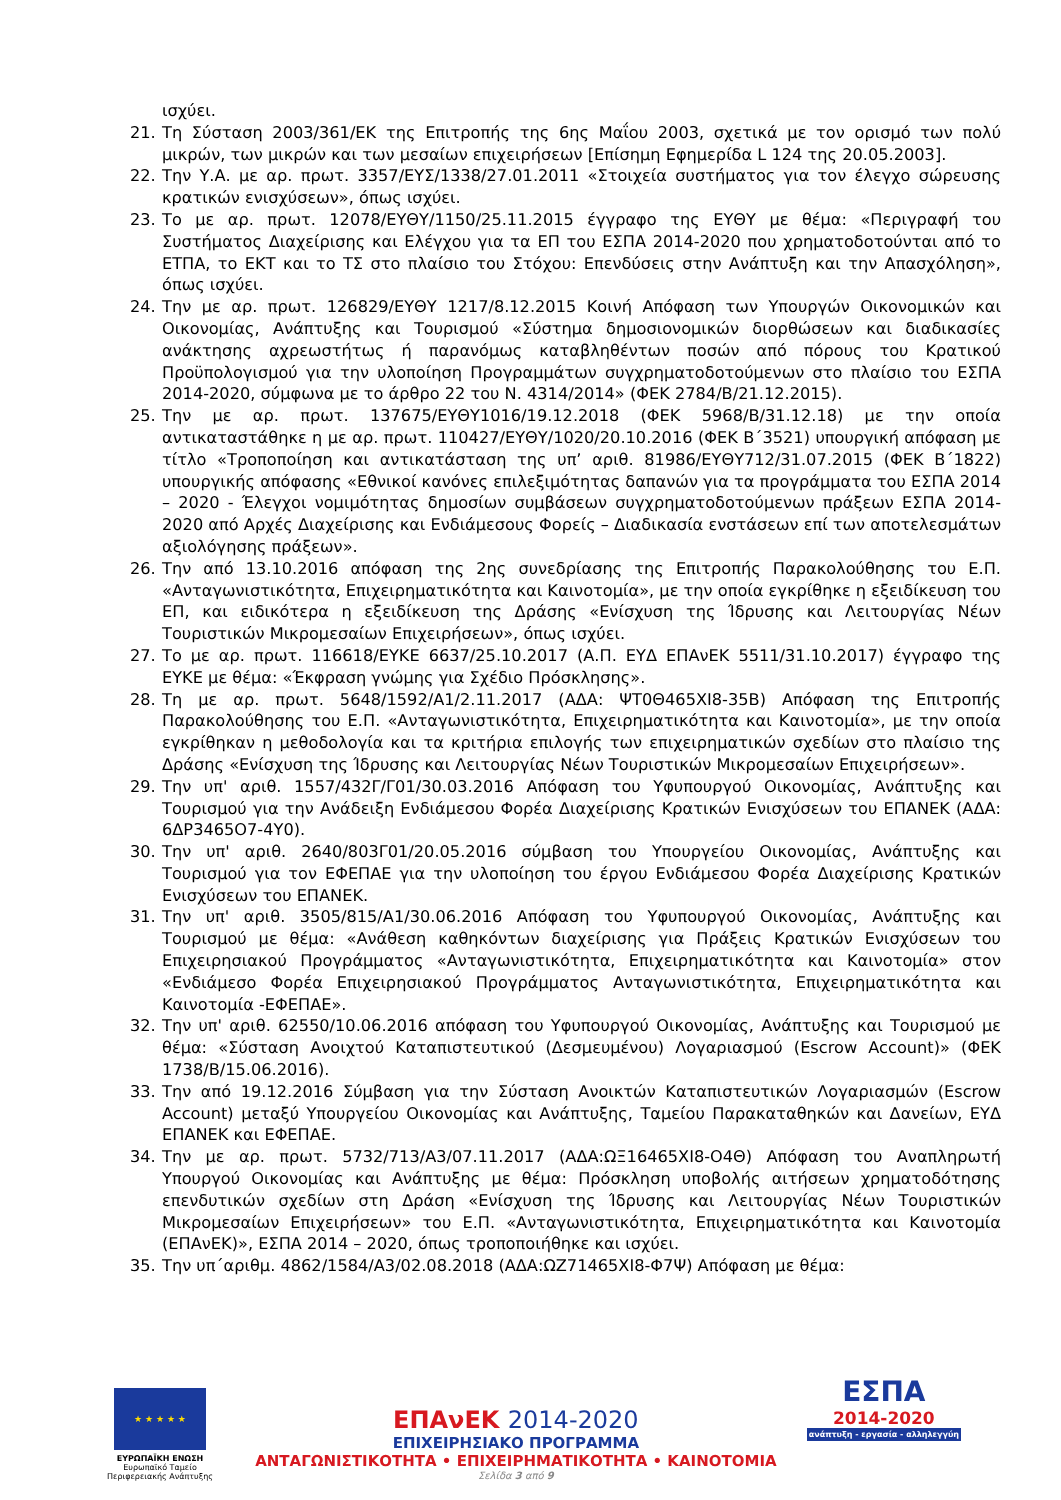ισχύει.
21. Τη Σύσταση 2003/361/ΕΚ της Επιτροπής της 6ης Μαΐου 2003, σχετικά με τον ορισμό των πολύ μικρών, των μικρών και των μεσαίων επιχειρήσεων [Επίσημη Εφημερίδα L 124 της 20.05.2003].
22. Την Υ.Α. με αρ. πρωτ. 3357/ΕΥΣ/1338/27.01.2011 «Στοιχεία συστήματος για τον έλεγχο σώρευσης κρατικών ενισχύσεων», όπως ισχύει.
23. Το με αρ. πρωτ. 12078/ΕΥΘΥ/1150/25.11.2015 έγγραφο της ΕΥΘΥ με θέμα: «Περιγραφή του Συστήματος Διαχείρισης και Ελέγχου για τα ΕΠ του ΕΣΠΑ 2014-2020 που χρηματοδοτούνται από το ΕΤΠΑ, το ΕΚΤ και το ΤΣ στο πλαίσιο του Στόχου: Επενδύσεις στην Ανάπτυξη και την Απασχόληση», όπως ισχύει.
24. Την με αρ. πρωτ. 126829/ΕΥΘΥ 1217/8.12.2015 Κοινή Απόφαση των Υπουργών Οικονομικών και Οικονομίας, Ανάπτυξης και Τουρισμού «Σύστημα δημοσιονομικών διορθώσεων και διαδικασίες ανάκτησης αχρεωστήτως ή παρανόμως καταβληθέντων ποσών από πόρους του Κρατικού Προϋπολογισμού για την υλοποίηση Προγραμμάτων συγχρηματοδοτούμενων στο πλαίσιο του ΕΣΠΑ 2014-2020, σύμφωνα με το άρθρο 22 του Ν. 4314/2014» (ΦΕΚ 2784/Β/21.12.2015).
25. Την με αρ. πρωτ. 137675/ΕΥΘΥ1016/19.12.2018 (ΦΕΚ 5968/Β/31.12.18) με την οποία αντικαταστάθηκε η με αρ. πρωτ. 110427/ΕΥΘΥ/1020/20.10.2016 (ΦΕΚ Β΄3521) υπουργική απόφαση με τίτλο «Τροποποίηση και αντικατάσταση της υπ’ αριθ. 81986/ΕΥΘΥ712/31.07.2015 (ΦΕΚ Β΄1822) υπουργικής απόφασης «Εθνικοί κανόνες επιλεξιμότητας δαπανών για τα προγράμματα του ΕΣΠΑ 2014 – 2020 - Έλεγχοι νομιμότητας δημοσίων συμβάσεων συγχρηματοδοτούμενων πράξεων ΕΣΠΑ 2014-2020 από Αρχές Διαχείρισης και Ενδιάμεσους Φορείς – Διαδικασία ενστάσεων επί των αποτελεσμάτων αξιολόγησης πράξεων».
26. Την από 13.10.2016 απόφαση της 2ης συνεδρίασης της Επιτροπής Παρακολούθησης του Ε.Π. «Ανταγωνιστικότητα, Επιχειρηματικότητα και Καινοτομία», με την οποία εγκρίθηκε η εξειδίκευση του ΕΠ, και ειδικότερα η εξειδίκευση της Δράσης «Ενίσχυση της Ίδρυσης και Λειτουργίας Νέων Τουριστικών Μικρομεσαίων Επιχειρήσεων», όπως ισχύει.
27. Το με αρ. πρωτ. 116618/ΕΥΚΕ 6637/25.10.2017 (Α.Π. ΕΥΔ ΕΠΑνΕΚ 5511/31.10.2017) έγγραφο της ΕΥΚΕ με θέμα: «Έκφραση γνώμης για Σχέδιο Πρόσκλησης».
28. Τη με αρ. πρωτ. 5648/1592/Α1/2.11.2017 (ΑΔΑ: ΨΤ0Θ465ΧΙ8-35Β) Απόφαση της Επιτροπής Παρακολούθησης του Ε.Π. «Ανταγωνιστικότητα, Επιχειρηματικότητα και Καινοτομία», με την οποία εγκρίθηκαν η μεθοδολογία και τα κριτήρια επιλογής των επιχειρηματικών σχεδίων στο πλαίσιο της Δράσης «Ενίσχυση της Ίδρυσης και Λειτουργίας Νέων Τουριστικών Μικρομεσαίων Επιχειρήσεων».
29. Την υπ' αριθ. 1557/432Γ/Γ01/30.03.2016 Απόφαση του Υφυπουργού Οικονομίας, Ανάπτυξης και Τουρισμού για την Ανάδειξη Ενδιάμεσου Φορέα Διαχείρισης Κρατικών Ενισχύσεων του ΕΠΑΝΕΚ (ΑΔΑ: 6ΔΡ3465Ο7-4Υ0).
30. Την υπ' αριθ. 2640/803Γ01/20.05.2016 σύμβαση του Υπουργείου Οικονομίας, Ανάπτυξης και Τουρισμού για τον ΕΦΕΠΑΕ για την υλοποίηση του έργου Ενδιάμεσου Φορέα Διαχείρισης Κρατικών Ενισχύσεων του ΕΠΑΝΕΚ.
31. Την υπ' αριθ. 3505/815/Α1/30.06.2016 Απόφαση του Υφυπουργού Οικονομίας, Ανάπτυξης και Τουρισμού με θέμα: «Ανάθεση καθηκόντων διαχείρισης για Πράξεις Κρατικών Ενισχύσεων του Επιχειρησιακού Προγράμματος «Ανταγωνιστικότητα, Επιχειρηματικότητα και Καινοτομία» στον «Ενδιάμεσο Φορέα Επιχειρησιακού Προγράμματος Ανταγωνιστικότητα, Επιχειρηματικότητα και Καινοτομία -ΕΦΕΠΑΕ».
32. Την υπ' αριθ. 62550/10.06.2016 απόφαση του Υφυπουργού Οικονομίας, Ανάπτυξης και Τουρισμού με θέμα: «Σύσταση Ανοιχτού Καταπιστευτικού (Δεσμευμένου) Λογαριασμού (Escrow Account)» (ΦΕΚ 1738/Β/15.06.2016).
33. Την από 19.12.2016 Σύμβαση για την Σύσταση Ανοικτών Καταπιστευτικών Λογαριασμών (Escrow Account) μεταξύ Υπουργείου Οικονομίας και Ανάπτυξης, Ταμείου Παρακαταθηκών και Δανείων, ΕΥΔ ΕΠΑΝΕΚ και ΕΦΕΠΑΕ.
34. Την με αρ. πρωτ. 5732/713/Α3/07.11.2017 (ΑΔΑ:ΩΞ16465ΧΙ8-Ο4Θ) Απόφαση του Αναπληρωτή Υπουργού Οικονομίας και Ανάπτυξης με θέμα: Πρόσκληση υποβολής αιτήσεων χρηματοδότησης επενδυτικών σχεδίων στη Δράση «Ενίσχυση της Ίδρυσης και Λειτουργίας Νέων Τουριστικών Μικρομεσαίων Επιχειρήσεων» του Ε.Π. «Ανταγωνιστικότητα, Επιχειρηματικότητα και Καινοτομία (ΕΠΑνΕΚ)», ΕΣΠΑ 2014 – 2020, όπως τροποποιήθηκε και ισχύει.
35. Την υπ΄αριθμ. 4862/1584/Α3/02.08.2018 (ΑΔΑ:ΩΖ71465ΧΙ8-Φ7Ψ) Απόφαση με θέμα:
★ ★ ★ ★ ★
ΕΥΡΩΠΑΪΚΗ ΕΝΩΣΗ
Ευρωπαϊκό Ταμείο
Περιφερειακής Ανάπτυξης
ΕΠΑνΕΚ 2014-2020
ΕΠΙΧΕΙΡΗΣΙΑΚΟ ΠΡΟΓΡΑΜΜΑ
ΑΝΤΑΓΩΝΙΣΤΙΚΟΤΗΤΑ • ΕΠΙΧΕΙΡΗΜΑΤΙΚΟΤΗΤΑ • ΚΑΙΝΟΤΟΜΙΑ
Σελίδα 3 από 9
ΕΣΠΑ
2014-2020
ανάπτυξη - εργασία - αλληλεγγύη